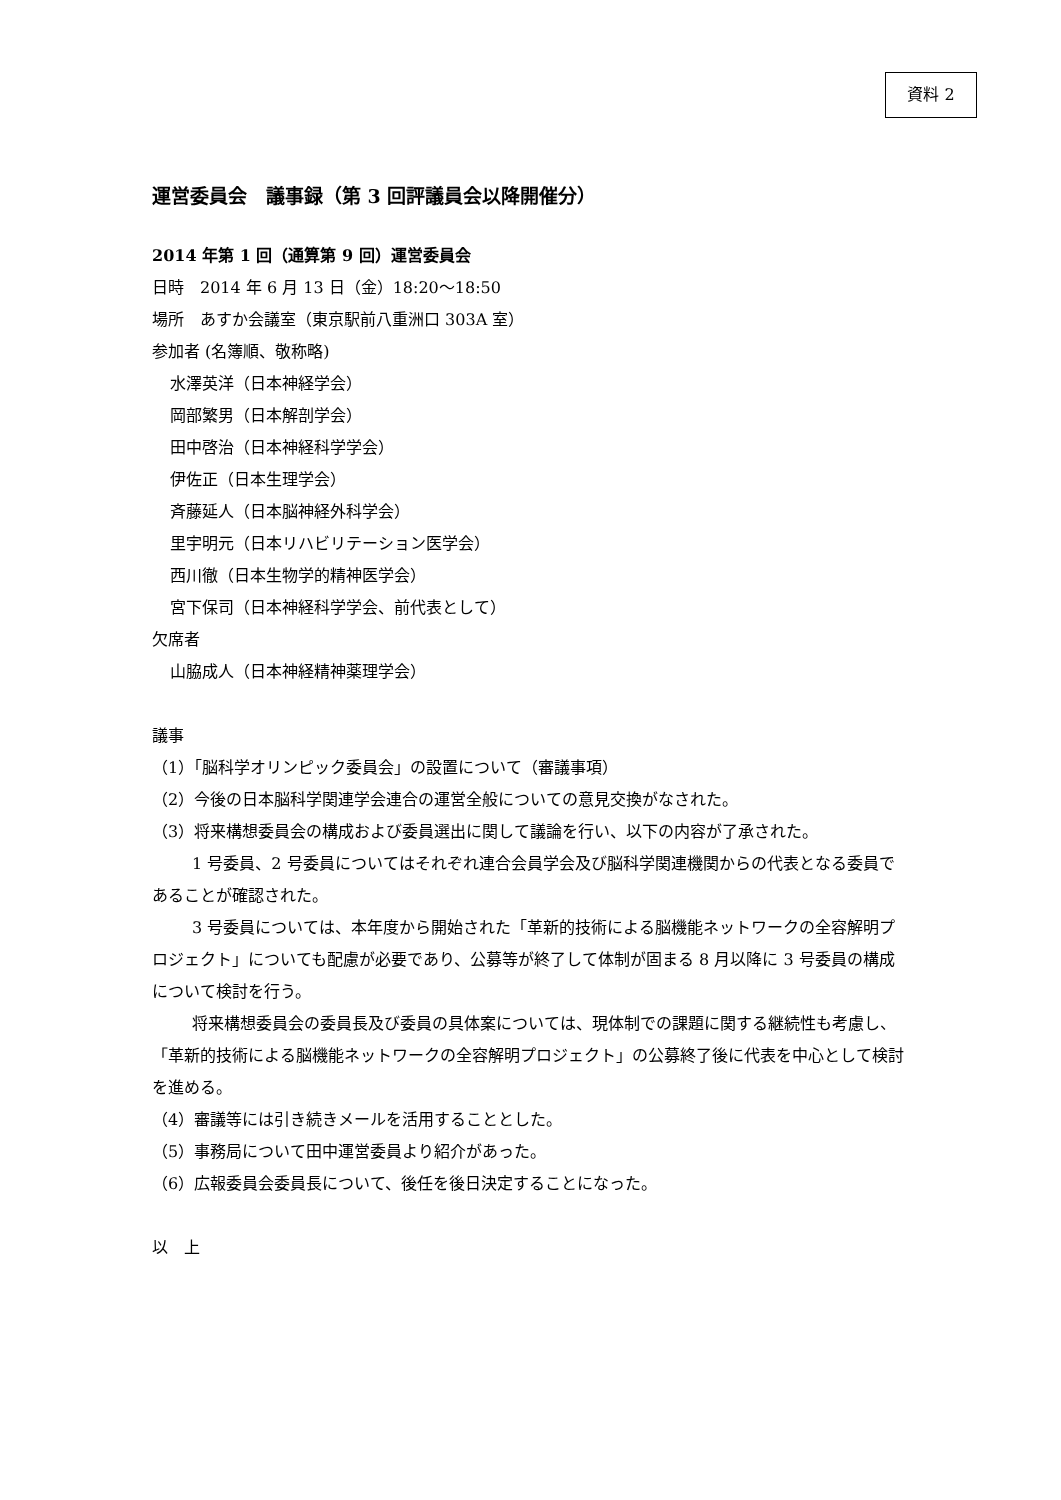資料 2
運営委員会　議事録（第 3 回評議員会以降開催分）
2014 年第 1 回（通算第 9 回）運営委員会
日時　2014 年 6 月 13 日（金）18:20～18:50
場所　あすか会議室（東京駅前八重洲口 303A 室）
参加者 (名簿順、敬称略)
水澤英洋（日本神経学会）
岡部繁男（日本解剖学会）
田中啓治（日本神経科学学会）
伊佐正（日本生理学会）
斉藤延人（日本脳神経外科学会）
里宇明元（日本リハビリテーション医学会）
西川徹（日本生物学的精神医学会）
宮下保司（日本神経科学学会、前代表として）
欠席者
山脇成人（日本神経精神薬理学会）
議事
（1）「脳科学オリンピック委員会」の設置について（審議事項）
（2）今後の日本脳科学関連学会連合の運営全般についての意見交換がなされた。
（3）将来構想委員会の構成および委員選出に関して議論を行い、以下の内容が了承された。
1 号委員、2 号委員についてはそれぞれ連合会員学会及び脳科学関連機関からの代表となる委員であることが確認された。
3 号委員については、本年度から開始された「革新的技術による脳機能ネットワークの全容解明プロジェクト」についても配慮が必要であり、公募等が終了して体制が固まる 8 月以降に 3 号委員の構成について検討を行う。
将来構想委員会の委員長及び委員の具体案については、現体制での課題に関する継続性も考慮し、「革新的技術による脳機能ネットワークの全容解明プロジェクト」の公募終了後に代表を中心として検討を進める。
（4）審議等には引き続きメールを活用することとした。
（5）事務局について田中運営委員より紹介があった。
（6）広報委員会委員長について、後任を後日決定することになった。
以　上